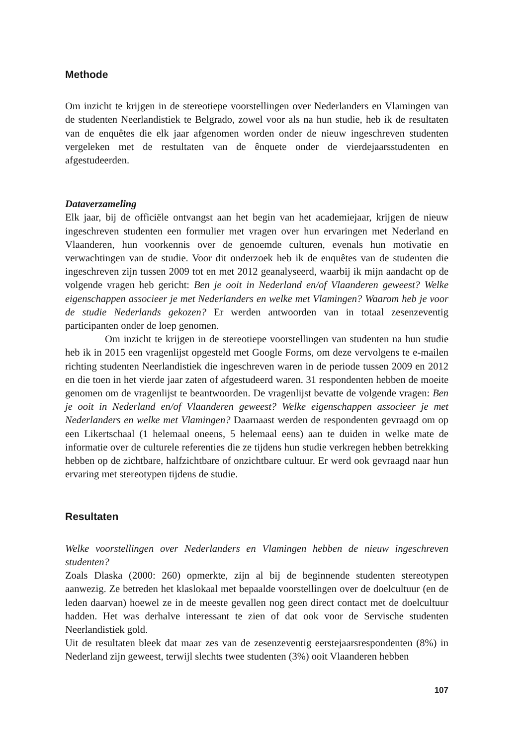Methode
Om inzicht te krijgen in de stereotiepe voorstellingen over Nederlanders en Vlamingen van de studenten Neerlandistiek te Belgrado, zowel voor als na hun studie, heb ik de resultaten van de enquêtes die elk jaar afgenomen worden onder de nieuw ingeschreven studenten vergeleken met de restultaten van de ênquete onder de vierdejaarsstudenten en afgestudeerden.
Dataverzameling
Elk jaar, bij de officiële ontvangst aan het begin van het academiejaar, krijgen de nieuw ingeschreven studenten een formulier met vragen over hun ervaringen met Nederland en Vlaanderen, hun voorkennis over de genoemde culturen, evenals hun motivatie en verwachtingen van de studie. Voor dit onderzoek heb ik de enquêtes van de studenten die ingeschreven zijn tussen 2009 tot en met 2012 geanalyseerd, waarbij ik mijn aandacht op de volgende vragen heb gericht: Ben je ooit in Nederland en/of Vlaanderen geweest? Welke eigenschappen associeer je met Nederlanders en welke met Vlamingen? Waarom heb je voor de studie Nederlands gekozen? Er werden antwoorden van in totaal zesenzeventig participanten onder de loep genomen.
Om inzicht te krijgen in de stereotiepe voorstellingen van studenten na hun studie heb ik in 2015 een vragenlijst opgesteld met Google Forms, om deze vervolgens te e-mailen richting studenten Neerlandistiek die ingeschreven waren in de periode tussen 2009 en 2012 en die toen in het vierde jaar zaten of afgestudeerd waren. 31 respondenten hebben de moeite genomen om de vragenlijst te beantwoorden. De vragenlijst bevatte de volgende vragen: Ben je ooit in Nederland en/of Vlaanderen geweest? Welke eigenschappen associeer je met Nederlanders en welke met Vlamingen? Daarnaast werden de respondenten gevraagd om op een Likertschaal (1 helemaal oneens, 5 helemaal eens) aan te duiden in welke mate de informatie over de culturele referenties die ze tijdens hun studie verkregen hebben betrekking hebben op de zichtbare, halfzichtbare of onzichtbare cultuur. Er werd ook gevraagd naar hun ervaring met stereotypen tijdens de studie.
Resultaten
Welke voorstellingen over Nederlanders en Vlamingen hebben de nieuw ingeschreven studenten?
Zoals Dlaska (2000: 260) opmerkte, zijn al bij de beginnende studenten stereotypen aanwezig. Ze betreden het klaslokaal met bepaalde voorstellingen over de doelcultuur (en de leden daarvan) hoewel ze in de meeste gevallen nog geen direct contact met de doelcultuur hadden. Het was derhalve interessant te zien of dat ook voor de Servische studenten Neerlandistiek gold.
Uit de resultaten bleek dat maar zes van de zesenzeventig eerstejaarsrespondenten (8%) in Nederland zijn geweest, terwijl slechts twee studenten (3%) ooit Vlaanderen hebben
107